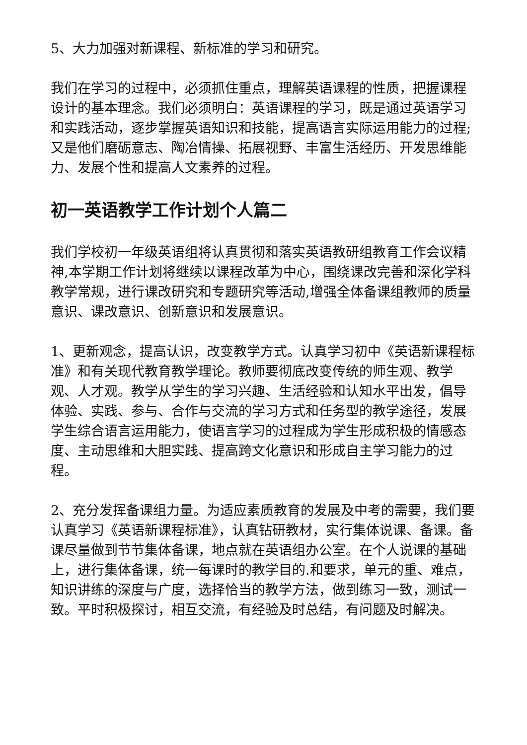5、大力加强对新课程、新标准的学习和研究。
我们在学习的过程中，必须抓住重点，理解英语课程的性质，把握课程设计的基本理念。我们必须明白：英语课程的学习，既是通过英语学习和实践活动，逐步掌握英语知识和技能，提高语言实际运用能力的过程;又是他们磨砺意志、陶冶情操、拓展视野、丰富生活经历、开发思维能力、发展个性和提高人文素养的过程。
初一英语教学工作计划个人篇二
我们学校初一年级英语组将认真贯彻和落实英语教研组教育工作会议精神,本学期工作计划将继续以课程改革为中心，围绕课改完善和深化学科教学常规，进行课改研究和专题研究等活动,增强全体备课组教师的质量意识、课改意识、创新意识和发展意识。
1、更新观念，提高认识，改变教学方式。认真学习初中《英语新课程标准》和有关现代教育教学理论。教师要彻底改变传统的师生观、教学观、人才观。教学从学生的学习兴趣、生活经验和认知水平出发，倡导体验、实践、参与、合作与交流的学习方式和任务型的教学途径，发展学生综合语言运用能力，使语言学习的过程成为学生形成积极的情感态度、主动思维和大胆实践、提高跨文化意识和形成自主学习能力的过程。
2、充分发挥备课组力量。为适应素质教育的发展及中考的需要，我们要认真学习《英语新课程标准》，认真钻研教材，实行集体说课、备课。备课尽量做到节节集体备课，地点就在英语组办公室。在个人说课的基础上，进行集体备课，统一每课时的教学目的.和要求，单元的重、难点，知识讲练的深度与广度，选择恰当的教学方法，做到练习一致，测试一致。平时积极探讨，相互交流，有经验及时总结，有问题及时解决。